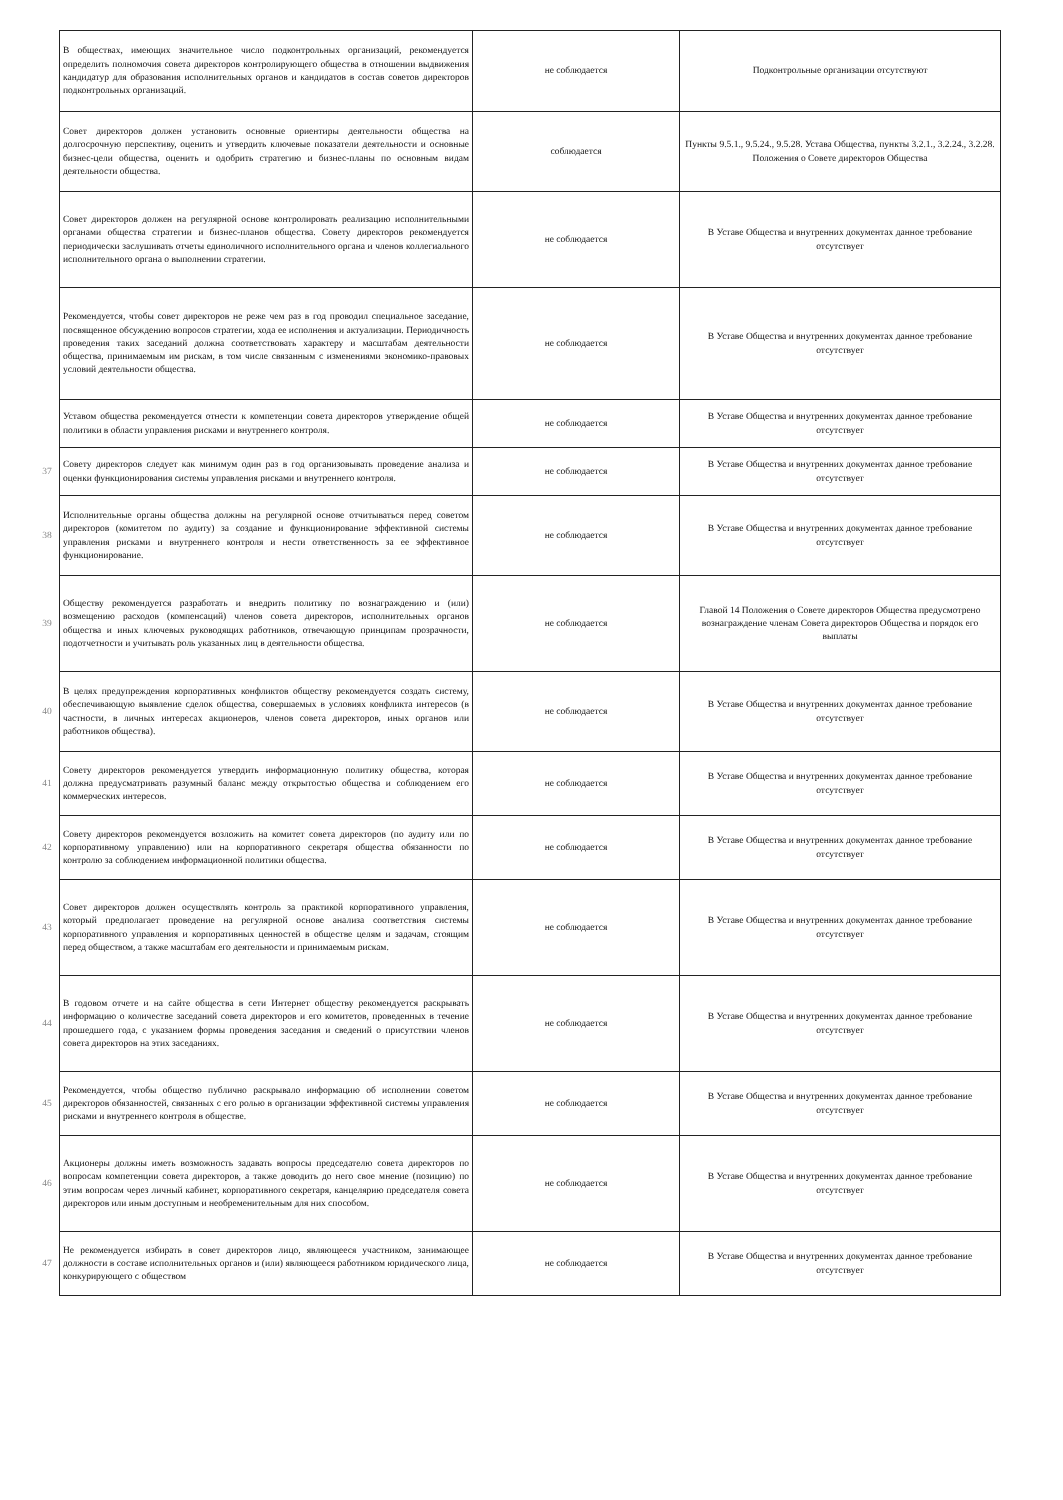| | В обществах, имеющих значительное число подконтрольных организаций, рекомендуется определить полномочия совета директоров контролирующего общества в отношении выдвижения кандидатур для образования исполнительных органов и кандидатов в состав советов директоров подконтрольных организаций. | не соблюдается | Подконтрольные организации отсутствуют |
| | Совет директоров должен установить основные ориентиры деятельности общества на долгосрочную перспективу, оценить и утвердить ключевые показатели деятельности и основные бизнес-цели общества, оценить и одобрить стратегию и бизнес-планы по основным видам деятельности общества. | соблюдается | Пункты 9.5.1., 9.5.24., 9.5.28. Устава Общества, пункты 3.2.1., 3.2.24., 3.2.28. Положения о Совете директоров Общества |
| | Совет директоров должен на регулярной основе контролировать реализацию исполнительными органами общества стратегии и бизнес-планов общества. Совету директоров рекомендуется периодически заслушивать отчеты единоличного исполнительного органа и членов коллегиального исполнительного органа о выполнении стратегии. | не соблюдается | В Уставе Общества и внутренних документах данное требование отсутствует |
| | Рекомендуется, чтобы совет директоров не реже чем раз в год проводил специальное заседание, посвященное обсуждению вопросов стратегии, хода ее исполнения и актуализации. Периодичность проведения таких заседаний должна соответствовать характеру и масштабам деятельности общества, принимаемым им рискам, в том числе связанным с изменениями экономико-правовых условий деятельности общества. | не соблюдается | В Уставе Общества и внутренних документах данное требование отсутствует |
| | Уставом общества рекомендуется отнести к компетенции совета директоров утверждение общей политики в области управления рисками и внутреннего контроля. | не соблюдается | В Уставе Общества и внутренних документах данное требование отсутствует |
| 37 | Совету директоров следует как минимум один раз в год организовывать проведение анализа и оценки функционирования системы управления рисками и внутреннего контроля. | не соблюдается | В Уставе Общества и внутренних документах данное требование отсутствует |
| 38 | Исполнительные органы общества должны на регулярной основе отчитываться перед советом директоров (комитетом по аудиту) за создание и функционирование эффективной системы управления рисками и внутреннего контроля и нести ответственность за ее эффективное функционирование. | не соблюдается | В Уставе Общества и внутренних документах данное требование отсутствует |
| 39 | Обществу рекомендуется разработать и внедрить политику по вознаграждению и (или) возмещению расходов (компенсаций) членов совета директоров, исполнительных органов общества и иных ключевых руководящих работников, отвечающую принципам прозрачности, подотчетности и учитывать роль указанных лиц в деятельности общества. | не соблюдается | Главой 14 Положения о Совете директоров Общества предусмотрено вознаграждение членам Совета директоров Общества и порядок его выплаты |
| 40 | В целях предупреждения корпоративных конфликтов обществу рекомендуется создать систему, обеспечивающую выявление сделок общества, совершаемых в условиях конфликта интересов (в частности, в личных интересах акционеров, членов совета директоров, иных органов или работников общества). | не соблюдается | В Уставе Общества и внутренних документах данное требование отсутствует |
| 41 | Совету директоров рекомендуется утвердить информационную политику общества, которая должна предусматривать разумный баланс между открытостью общества и соблюдением его коммерческих интересов. | не соблюдается | В Уставе Общества и внутренних документах данное требование отсутствует |
| 42 | Совету директоров рекомендуется возложить на комитет совета директоров (по аудиту или по корпоративному управлению) или на корпоративного секретаря общества обязанности по контролю за соблюдением информационной политики общества. | не соблюдается | В Уставе Общества и внутренних документах данное требование отсутствует |
| 43 | Совет директоров должен осуществлять контроль за практикой корпоративного управления, который предполагает проведение на регулярной основе анализа соответствия системы корпоративного управления и корпоративных ценностей в обществе целям и задачам, стоящим перед обществом, а также масштабам его деятельности и принимаемым рискам. | не соблюдается | В Уставе Общества и внутренних документах данное требование отсутствует |
| 44 | В годовом отчете и на сайте общества в сети Интернет обществу рекомендуется раскрывать информацию о количестве заседаний совета директоров и его комитетов, проведенных в течение прошедшего года, с указанием формы проведения заседания и сведений о присутствии членов совета директоров на этих заседаниях. | не соблюдается | В Уставе Общества и внутренних документах данное требование отсутствует |
| 45 | Рекомендуется, чтобы общество публично раскрывало информацию об исполнении советом директоров обязанностей, связанных с его ролью в организации эффективной системы управления рисками и внутреннего контроля в обществе. | не соблюдается | В Уставе Общества и внутренних документах данное требование отсутствует |
| 46 | Акционеры должны иметь возможность задавать вопросы председателю совета директоров по вопросам компетенции совета директоров, а также доводить до него свое мнение (позицию) по этим вопросам через личный кабинет, корпоративного секретаря, канцелярию председателя совета директоров или иным доступным и необременительным для них способом. | не соблюдается | В Уставе Общества и внутренних документах данное требование отсутствует |
| 47 | Не рекомендуется избирать в совет директоров лицо, являющееся участником, занимающее должности в составе исполнительных органов и (или) являющееся работником юридического лица, конкурирующего с обществом | не соблюдается | В Уставе Общества и внутренних документах данное требование отсутствует |